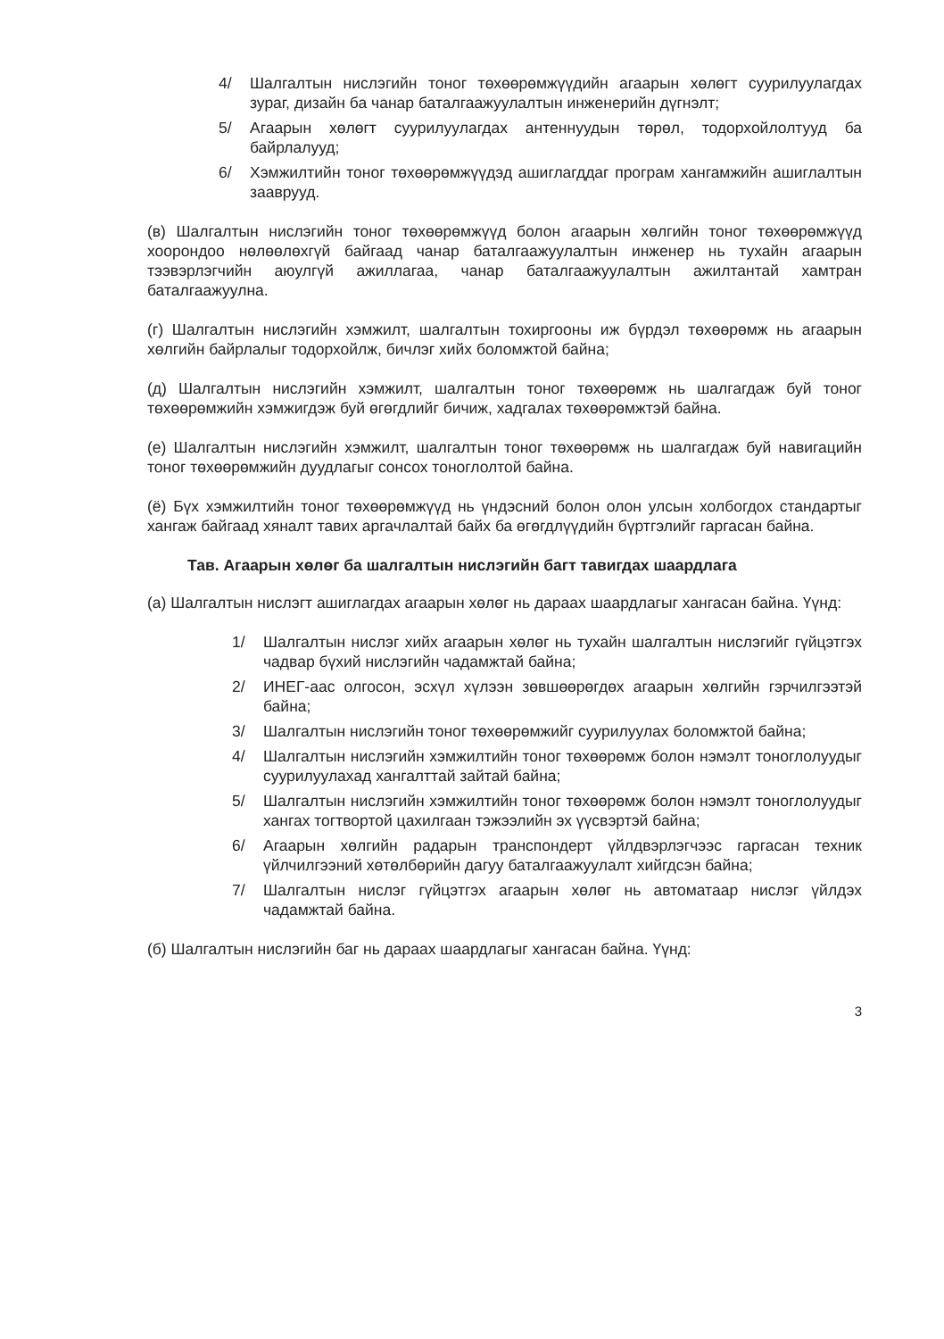4/ Шалгалтын нислэгийн тоног төхөөрөмжүүдийн агаарын хөлөгт суурилуулагдах зураг, дизайн ба чанар баталгаажуулалтын инженерийн дүгнэлт;
5/ Агаарын хөлөгт суурилуулагдах антеннуудын төрөл, тодорхойлолтууд ба байрлалууд;
6/ Хэмжилтийн тоног төхөөрөмжүүдэд ашиглагддаг програм хангамжийн ашиглалтын зааврууд.
(в) Шалгалтын нислэгийн тоног төхөөрөмжүүд болон агаарын хөлгийн тоног төхөөрөмжүүд хоорондоо нөлөөлөхгүй байгаад чанар баталгаажуулалтын инженер нь тухайн агаарын тээвэрлэгчийн аюулгүй ажиллагаа, чанар баталгаажуулалтын ажилтантай хамтран баталгаажуулна.
(г) Шалгалтын нислэгийн хэмжилт, шалгалтын тохиргооны иж бүрдэл төхөөрөмж нь агаарын хөлгийн байрлалыг тодорхойлж, бичлэг хийх боломжтой байна;
(д) Шалгалтын нислэгийн хэмжилт, шалгалтын тоног төхөөрөмж нь шалгагдаж буй тоног төхөөрөмжийн хэмжигдэж буй өгөгдлийг бичиж, хадгалах төхөөрөмжтэй байна.
(е) Шалгалтын нислэгийн хэмжилт, шалгалтын тоног төхөөрөмж нь шалгагдаж буй навигацийн тоног төхөөрөмжийн дуудлагыг сонсох тоноглолтой байна.
(ё) Бүх хэмжилтийн тоног төхөөрөмжүүд нь үндэсний болон олон улсын холбогдох стандартыг хангаж байгаад хяналт тавих аргачлалтай байх ба өгөгдлүүдийн бүртгэлийг гаргасан байна.
Тав. Агаарын хөлөг ба шалгалтын нислэгийн багт тавигдах шаардлага
(а) Шалгалтын нислэгт ашиглагдах агаарын хөлөг нь дараах шаардлагыг хангасан байна. Үүнд:
1/ Шалгалтын нислэг хийх агаарын хөлөг нь тухайн шалгалтын нислэгийг гүйцэтгэх чадвар бүхий нислэгийн чадамжтай байна;
2/ ИНЕГ-аас олгосон, эсхүл хүлээн зөвшөөрөгдөх агаарын хөлгийн гэрчилгээтэй байна;
3/ Шалгалтын нислэгийн тоног төхөөрөмжийг суурилуулах боломжтой байна;
4/ Шалгалтын нислэгийн хэмжилтийн тоног төхөөрөмж болон нэмэлт тоноглолуудыг суурилуулахад хангалттай зайтай байна;
5/ Шалгалтын нислэгийн хэмжилтийн тоног төхөөрөмж болон нэмэлт тоноглолуудыг хангах тогтвортой цахилгаан тэжээлийн эх үүсвэртэй байна;
6/ Агаарын хөлгийн радарын транспондерт үйлдвэрлэгчээс гаргасан техник үйлчилгээний хөтөлбөрийн дагуу баталгаажуулалт хийгдсэн байна;
7/ Шалгалтын нислэг гүйцэтгэх агаарын хөлөг нь автоматаар нислэг үйлдэх чадамжтай байна.
(б) Шалгалтын нислэгийн баг нь дараах шаардлагыг хангасан байна. Үүнд:
3